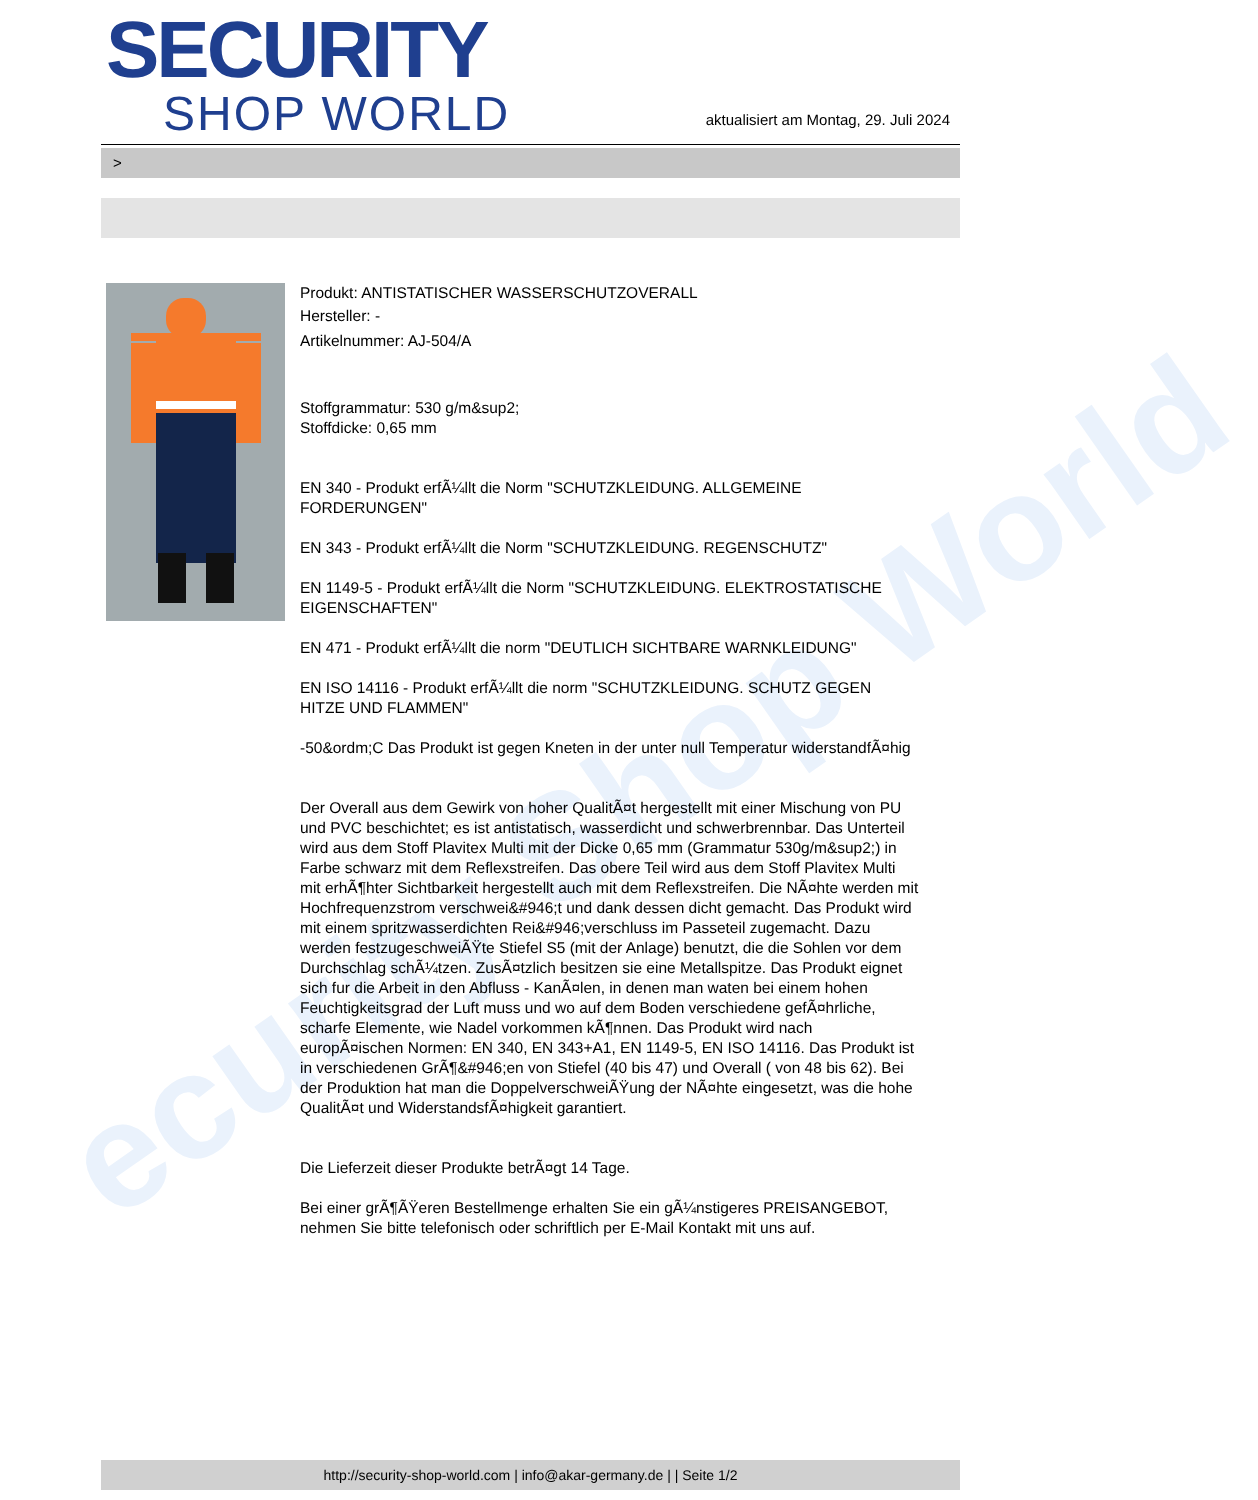ecurity Shop World
SECURITY
SHOP WORLD
aktualisiert am Montag, 29. Juli 2024
>
Produkt: ANTISTATISCHER WASSERSCHUTZOVERALL
Hersteller: -
Artikelnummer: AJ-504/A
Stoffgrammatur: 530 g/m&sup2;
Stoffdicke: 0,65 mm
EN 340 - Produkt erfÃ¼llt die Norm "SCHUTZKLEIDUNG. ALLGEMEINE FORDERUNGEN"
EN 343 - Produkt erfÃ¼llt die Norm "SCHUTZKLEIDUNG. REGENSCHUTZ"
EN 1149-5 - Produkt erfÃ¼llt die Norm "SCHUTZKLEIDUNG. ELEKTROSTATISCHE EIGENSCHAFTEN"
EN 471 - Produkt erfÃ¼llt die norm "DEUTLICH SICHTBARE WARNKLEIDUNG"
EN ISO 14116 - Produkt erfÃ¼llt die norm "SCHUTZKLEIDUNG. SCHUTZ GEGEN HITZE UND FLAMMEN"
-50&ordm;C Das Produkt ist gegen Kneten in der unter null Temperatur widerstandfÃ¤hig
Der Overall aus dem Gewirk von hoher QualitÃ¤t hergestellt mit einer Mischung von PU und PVC beschichtet; es ist antistatisch, wasserdicht und schwerbrennbar. Das Unterteil wird aus dem Stoff Plavitex Multi mit der Dicke 0,65 mm (Grammatur 530g/m&sup2;) in Farbe schwarz mit dem Reflexstreifen. Das obere Teil wird aus dem Stoff Plavitex Multi mit erhÃ¶hter Sichtbarkeit hergestellt auch mit dem Reflexstreifen. Die NÃ¤hte werden mit Hochfrequenzstrom verschwei&#946;t und dank dessen dicht gemacht. Das Produkt wird mit einem spritzwasserdichten Rei&#946;verschluss im Passeteil zugemacht. Dazu werden festzugeschweiÃŸte Stiefel S5 (mit der Anlage) benutzt, die die Sohlen vor dem Durchschlag schÃ¼tzen. ZusÃ¤tzlich besitzen sie eine Metallspitze. Das Produkt eignet sich fur die Arbeit in den Abfluss - KanÃ¤len, in denen man waten bei einem hohen Feuchtigkeitsgrad der Luft muss und wo auf dem Boden verschiedene gefÃ¤hrliche, scharfe Elemente, wie Nadel vorkommen kÃ¶nnen. Das Produkt wird nach europÃ¤ischen Normen: EN 340, EN 343+A1, EN 1149-5, EN ISO 14116. Das Produkt ist in verschiedenen GrÃ¶&#946;en von Stiefel (40 bis 47) und Overall ( von 48 bis 62). Bei der Produktion hat man die DoppelverschweiÃŸung der NÃ¤hte eingesetzt, was die hohe QualitÃ¤t und WiderstandsfÃ¤higkeit garantiert.
Die Lieferzeit dieser Produkte betrÃ¤gt 14 Tage.
Bei einer grÃ¶ÃŸeren Bestellmenge erhalten Sie ein gÃ¼nstigeres PREISANGEBOT, nehmen Sie bitte telefonisch oder schriftlich per E-Mail Kontakt mit uns auf.
http://security-shop-world.com | info@akar-germany.de | | Seite 1/2